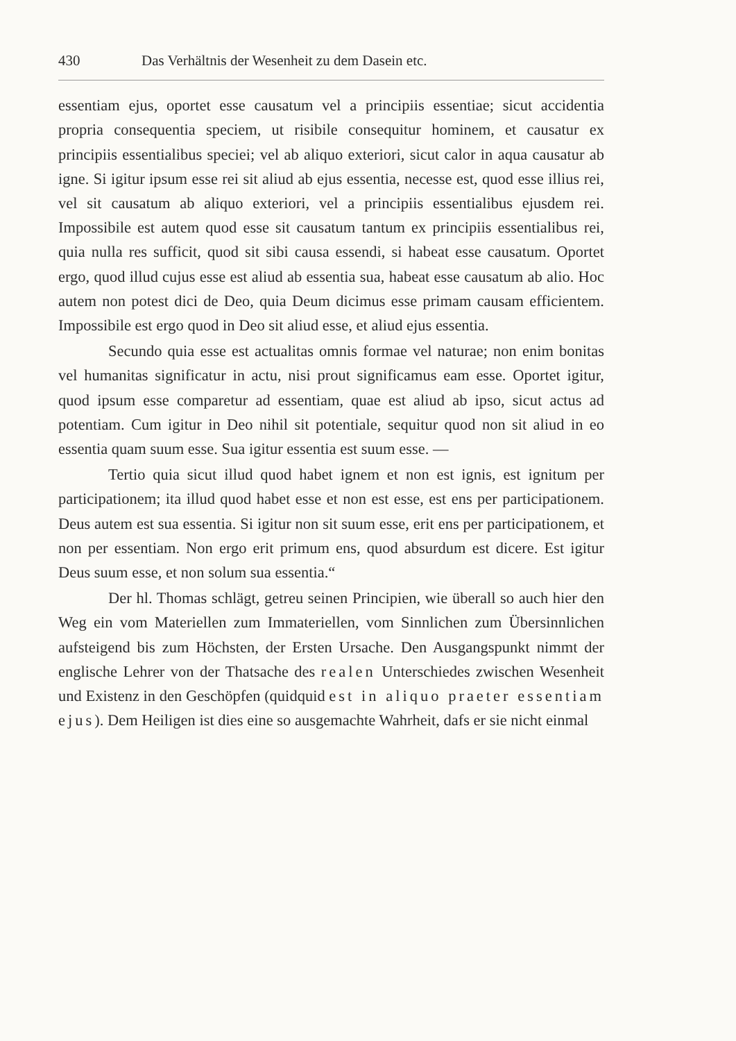430 Das Verhältnis der Wesenheit zu dem Dasein etc.
essentiam ejus, oportet esse causatum vel a principiis essentiae; sicut accidentia propria consequentia speciem, ut risibile consequitur hominem, et causatur ex principiis essentialibus speciei; vel ab aliquo exteriori, sicut calor in aqua causatur ab igne. Si igitur ipsum esse rei sit aliud ab ejus essentia, necesse est, quod esse illius rei, vel sit causatum ab aliquo exteriori, vel a principiis essentialibus ejusdem rei. Impossibile est autem quod esse sit causatum tantum ex principiis essentialibus rei, quia nulla res sufficit, quod sit sibi causa essendi, si habeat esse causatum. Oportet ergo, quod illud cujus esse est aliud ab essentia sua, habeat esse causatum ab alio. Hoc autem non potest dici de Deo, quia Deum dicimus esse primam causam efficientem. Impossibile est ergo quod in Deo sit aliud esse, et aliud ejus essentia.
Secundo quia esse est actualitas omnis formae vel naturae; non enim bonitas vel humanitas significatur in actu, nisi prout significamus eam esse. Oportet igitur, quod ipsum esse comparetur ad essentiam, quae est aliud ab ipso, sicut actus ad potentiam. Cum igitur in Deo nihil sit potentiale, sequitur quod non sit aliud in eo essentia quam suum esse. Sua igitur essentia est suum esse. —
Tertio quia sicut illud quod habet ignem et non est ignis, est ignitum per participationem; ita illud quod habet esse et non est esse, est ens per participationem. Deus autem est sua essentia. Si igitur non sit suum esse, erit ens per participationem, et non per essentiam. Non ergo erit primum ens, quod absurdum est dicere. Est igitur Deus suum esse, et non solum sua essentia.“
Der hl. Thomas schlägt, getreu seinen Principien, wie überall so auch hier den Weg ein vom Materiellen zum Immateriellen, vom Sinnlichen zum Übersinnlichen aufsteigend bis zum Höchsten, der Ersten Ursache. Den Ausgangspunkt nimmt der englische Lehrer von der Thatsache des realen Unterschiedes zwischen Wesenheit und Existenz in den Geschöpfen (quidquid est in aliquo praeter essentiam ejus). Dem Heiligen ist dies eine so ausgemachte Wahrheit, dafs er sie nicht einmal